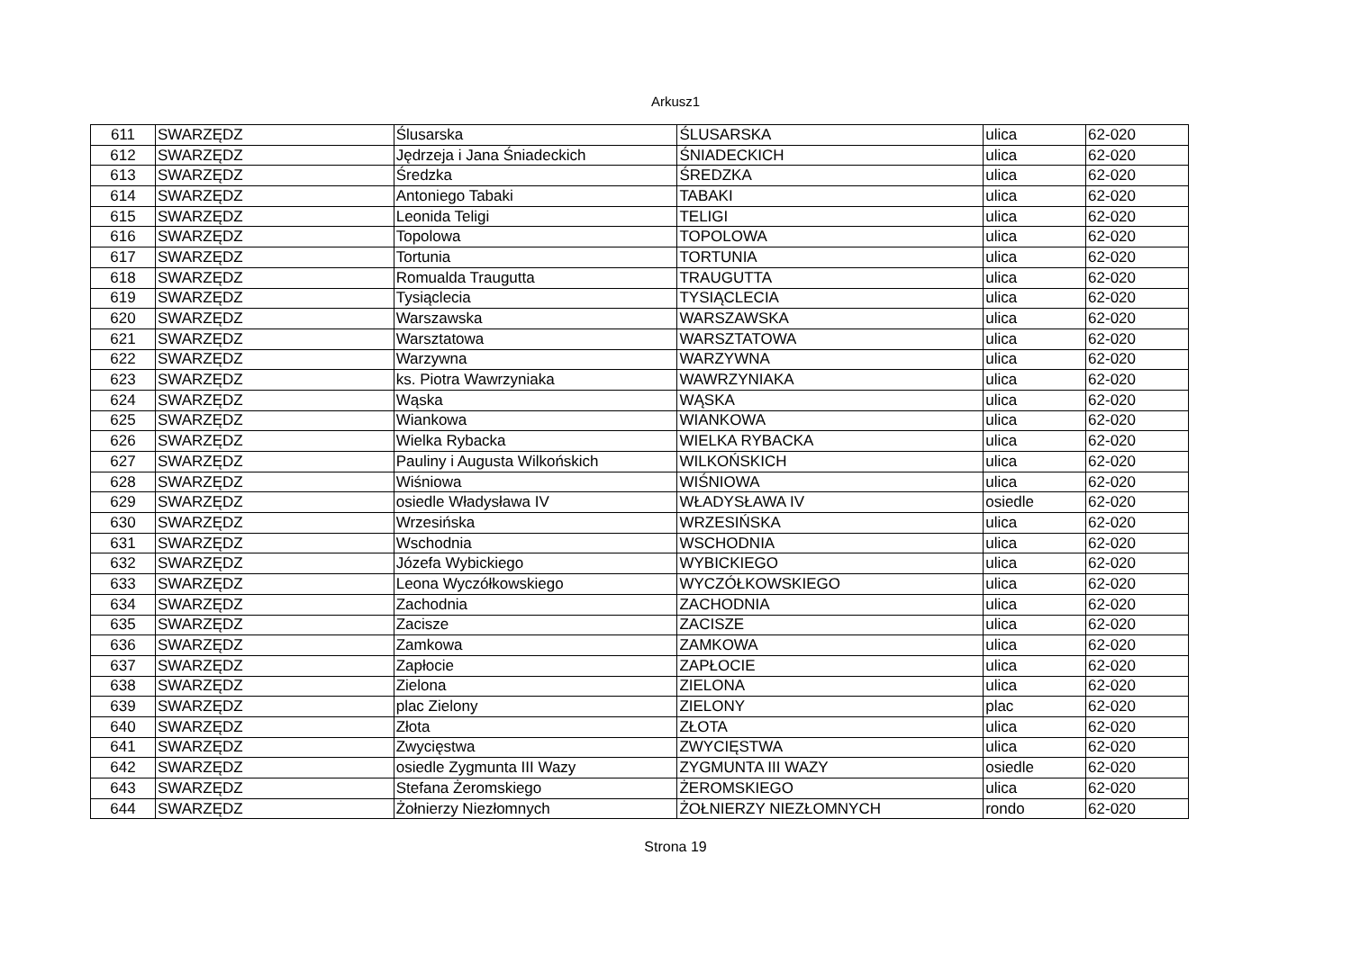Arkusz1
| 611 | SWARZĘDZ | Ślusarska | ŚLUSARSKA | ulica | 62-020 |
| 612 | SWARZĘDZ | Jędrzeja i Jana Śniadeckich | ŚNIADECKICH | ulica | 62-020 |
| 613 | SWARZĘDZ | Średzka | ŚREDZKA | ulica | 62-020 |
| 614 | SWARZĘDZ | Antoniego Tabaki | TABAKI | ulica | 62-020 |
| 615 | SWARZĘDZ | Leonida Teligi | TELIGI | ulica | 62-020 |
| 616 | SWARZĘDZ | Topolowa | TOPOLOWA | ulica | 62-020 |
| 617 | SWARZĘDZ | Tortunia | TORTUNIA | ulica | 62-020 |
| 618 | SWARZĘDZ | Romualda Traugutta | TRAUGUTTA | ulica | 62-020 |
| 619 | SWARZĘDZ | Tysiąclecia | TYSIĄCLECIA | ulica | 62-020 |
| 620 | SWARZĘDZ | Warszawska | WARSZAWSKA | ulica | 62-020 |
| 621 | SWARZĘDZ | Warsztatowa | WARSZTATOWA | ulica | 62-020 |
| 622 | SWARZĘDZ | Warzywna | WARZYWNA | ulica | 62-020 |
| 623 | SWARZĘDZ | ks. Piotra Wawrzyniaka | WAWRZYNIAKA | ulica | 62-020 |
| 624 | SWARZĘDZ | Wąska | WĄSKA | ulica | 62-020 |
| 625 | SWARZĘDZ | Wiankowa | WIANKOWA | ulica | 62-020 |
| 626 | SWARZĘDZ | Wielka Rybacka | WIELKA RYBACKA | ulica | 62-020 |
| 627 | SWARZĘDZ | Pauliny i Augusta Wilkońskich | WILKOŃSKICH | ulica | 62-020 |
| 628 | SWARZĘDZ | Wiśniowa | WIŚNIOWA | ulica | 62-020 |
| 629 | SWARZĘDZ | osiedle Władysława IV | WŁADYSŁAWA IV | osiedle | 62-020 |
| 630 | SWARZĘDZ | Wrzesińska | WRZESIŃSKA | ulica | 62-020 |
| 631 | SWARZĘDZ | Wschodnia | WSCHODNIA | ulica | 62-020 |
| 632 | SWARZĘDZ | Józefa Wybickiego | WYBICKIEGO | ulica | 62-020 |
| 633 | SWARZĘDZ | Leona Wyczółkowskiego | WYCZÓŁKOWSKIEGO | ulica | 62-020 |
| 634 | SWARZĘDZ | Zachodnia | ZACHODNIA | ulica | 62-020 |
| 635 | SWARZĘDZ | Zacisze | ZACISZE | ulica | 62-020 |
| 636 | SWARZĘDZ | Zamkowa | ZAMKOWA | ulica | 62-020 |
| 637 | SWARZĘDZ | Zapłocie | ZAPŁOCIE | ulica | 62-020 |
| 638 | SWARZĘDZ | Zielona | ZIELONA | ulica | 62-020 |
| 639 | SWARZĘDZ | plac Zielony | ZIELONY | plac | 62-020 |
| 640 | SWARZĘDZ | Złota | ZŁOTA | ulica | 62-020 |
| 641 | SWARZĘDZ | Zwycięstwa | ZWYCIĘSTWA | ulica | 62-020 |
| 642 | SWARZĘDZ | osiedle Zygmunta III Wazy | ZYGMUNTA III WAZY | osiedle | 62-020 |
| 643 | SWARZĘDZ | Stefana Żeromskiego | ŻEROMSKIEGO | ulica | 62-020 |
| 644 | SWARZĘDZ | Żołnierzy Niezłomnych | ŻOŁNIERZY NIEZŁOMNYCH | rondo | 62-020 |
Strona 19